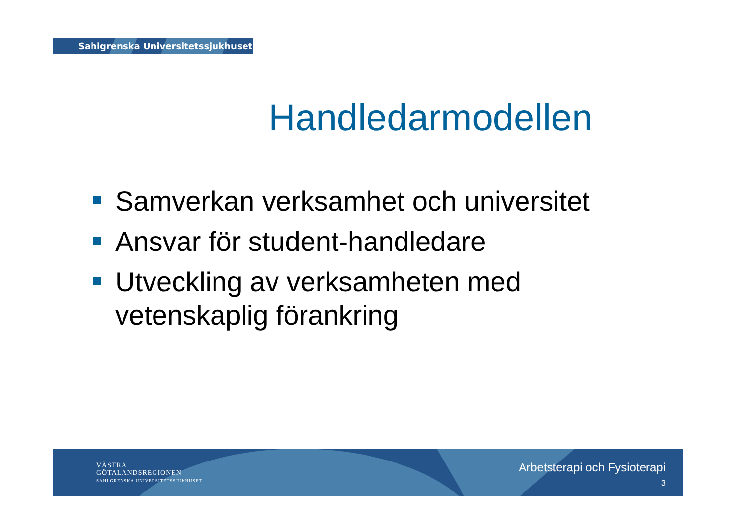Sahlgrenska Universitetssjukhuset
Handledarmodellen
Samverkan verksamhet och universitet
Ansvar för student-handledare
Utveckling av verksamheten med vetenskaplig förankring
VÄSTRA
GÖTALANDSREGIONEN
SAHLGRENSKA UNIVERSITETSSJUKHUSET
Arbetsterapi och Fysioterapi
3